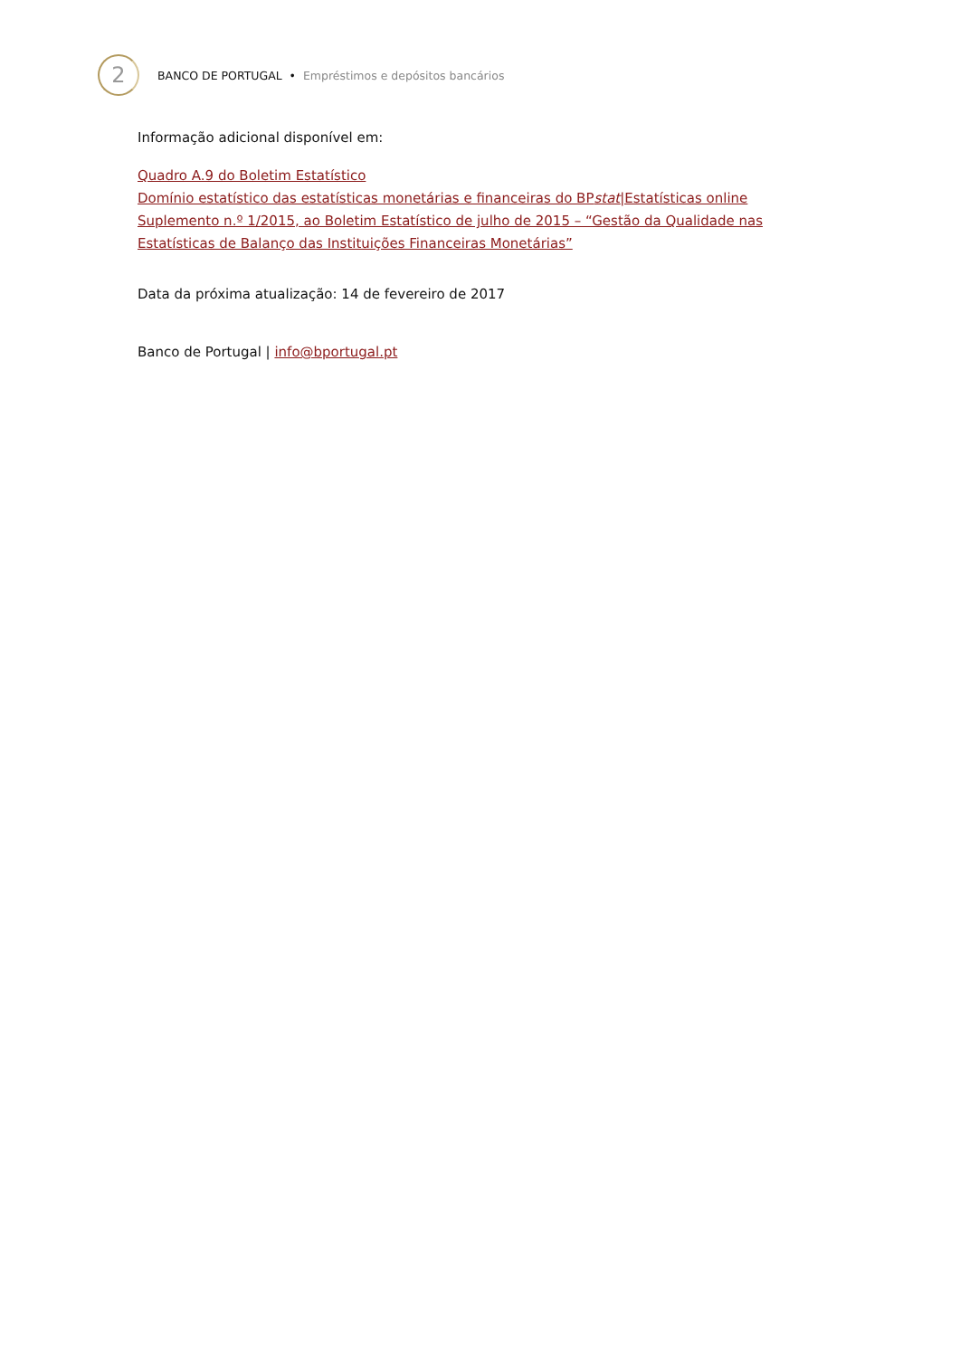2
BANCO DE PORTUGAL • Empréstimos e depósitos bancários
Informação adicional disponível em:
Quadro A.9 do Boletim Estatístico
Domínio estatístico das estatísticas monetárias e financeiras do BPstat|Estatísticas online
Suplemento n.º 1/2015, ao Boletim Estatístico de julho de 2015 – “Gestão da Qualidade nas Estatísticas de Balanço das Instituições Financeiras Monetárias”
Data da próxima atualização: 14 de fevereiro de 2017
Banco de Portugal | info@bportugal.pt